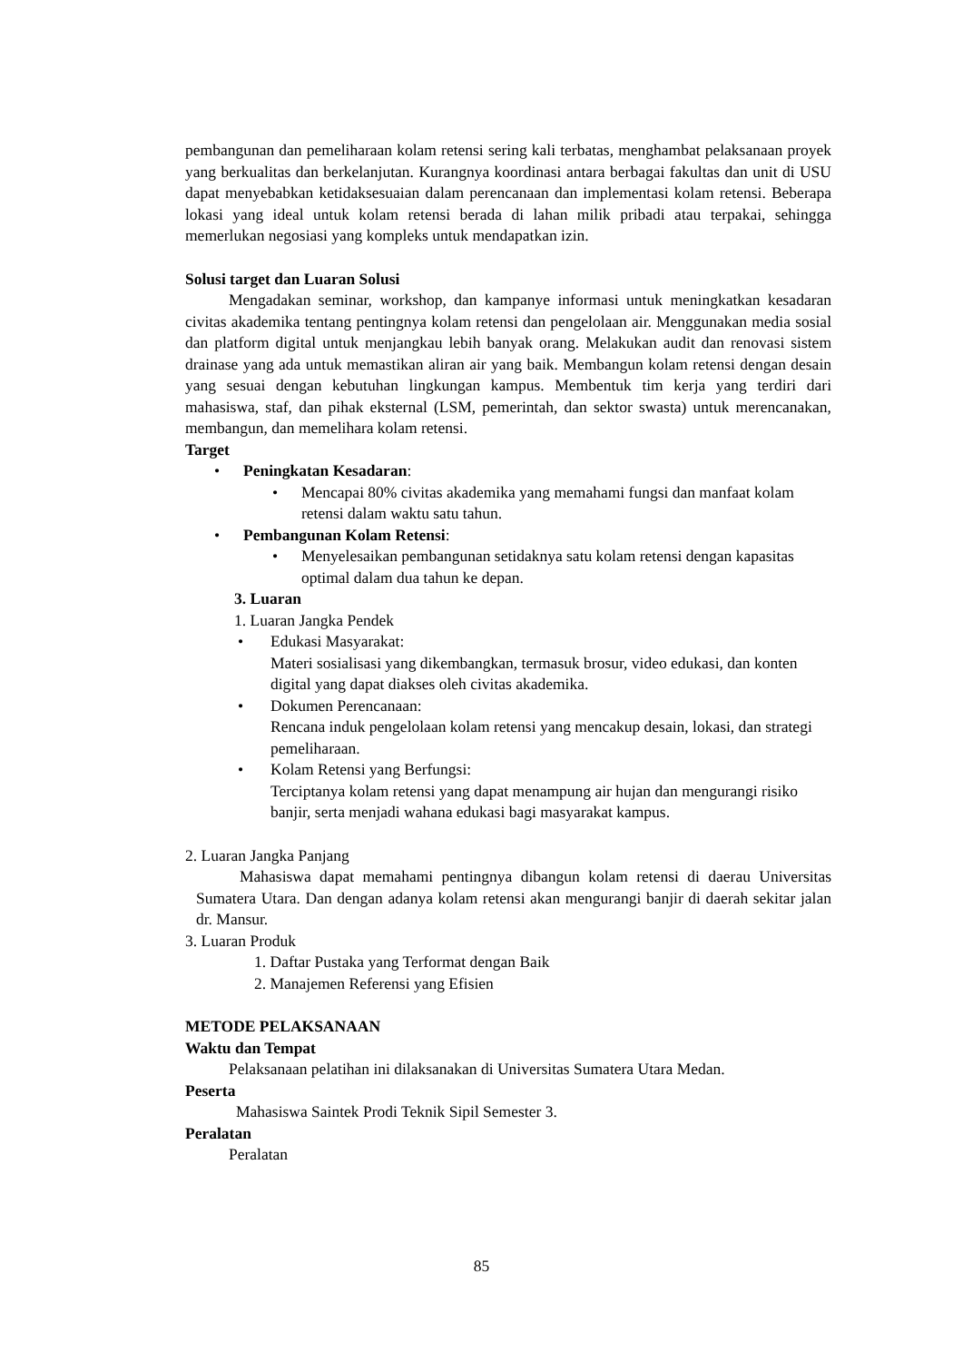pembangunan dan pemeliharaan kolam retensi sering kali terbatas, menghambat pelaksanaan proyek yang berkualitas dan berkelanjutan. Kurangnya koordinasi antara berbagai fakultas dan unit di USU dapat menyebabkan ketidaksesuaian dalam perencanaan dan implementasi kolam retensi. Beberapa lokasi yang ideal untuk kolam retensi berada di lahan milik pribadi atau terpakai, sehingga memerlukan negosiasi yang kompleks untuk mendapatkan izin.
Solusi target dan Luaran Solusi
Mengadakan seminar, workshop, dan kampanye informasi untuk meningkatkan kesadaran civitas akademika tentang pentingnya kolam retensi dan pengelolaan air. Menggunakan media sosial dan platform digital untuk menjangkau lebih banyak orang. Melakukan audit dan renovasi sistem drainase yang ada untuk memastikan aliran air yang baik. Membangun kolam retensi dengan desain yang sesuai dengan kebutuhan lingkungan kampus. Membentuk tim kerja yang terdiri dari mahasiswa, staf, dan pihak eksternal (LSM, pemerintah, dan sektor swasta) untuk merencanakan, membangun, dan memelihara kolam retensi.
Target
• Peningkatan Kesadaran:
• Mencapai 80% civitas akademika yang memahami fungsi dan manfaat kolam retensi dalam waktu satu tahun.
• Pembangunan Kolam Retensi:
• Menyelesaikan pembangunan setidaknya satu kolam retensi dengan kapasitas optimal dalam dua tahun ke depan.
3. Luaran
1. Luaran Jangka Pendek
• Edukasi Masyarakat:
Materi sosialisasi yang dikembangkan, termasuk brosur, video edukasi, dan konten digital yang dapat diakses oleh civitas akademika.
• Dokumen Perencanaan:
Rencana induk pengelolaan kolam retensi yang mencakup desain, lokasi, dan strategi pemeliharaan.
• Kolam Retensi yang Berfungsi:
Terciptanya kolam retensi yang dapat menampung air hujan dan mengurangi risiko banjir, serta menjadi wahana edukasi bagi masyarakat kampus.
2. Luaran Jangka Panjang
Mahasiswa dapat memahami pentingnya dibangun kolam retensi di daerau Universitas Sumatera Utara. Dan dengan adanya kolam retensi akan mengurangi banjir di daerah sekitar jalan dr. Mansur.
3. Luaran Produk
1. Daftar Pustaka yang Terformat dengan Baik
2. Manajemen Referensi yang Efisien
METODE PELAKSANAAN
Waktu dan Tempat
Pelaksanaan pelatihan ini dilaksanakan di Universitas Sumatera Utara Medan.
Peserta
Mahasiswa Saintek Prodi Teknik Sipil Semester 3.
Peralatan
Peralatan
85